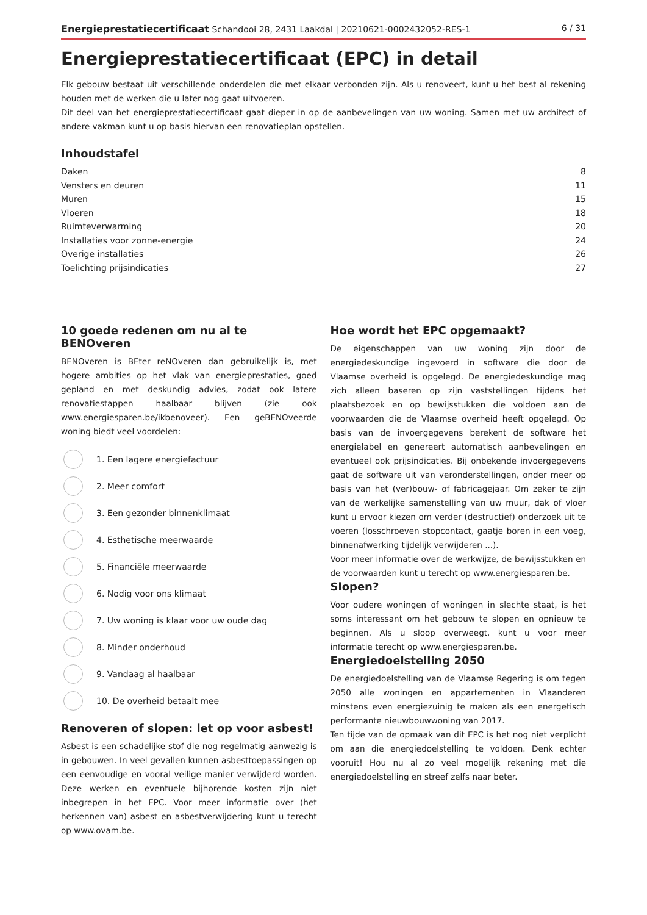Energieprestatiecertificaat Schandooi 28, 2431 Laakdal | 20210621-0002432052-RES-1 6 / 31
Energieprestatiecertificaat (EPC) in detail
Elk gebouw bestaat uit verschillende onderdelen die met elkaar verbonden zijn. Als u renoveert, kunt u het best al rekening houden met de werken die u later nog gaat uitvoeren.
Dit deel van het energieprestatiecertificaat gaat dieper in op de aanbevelingen van uw woning. Samen met uw architect of andere vakman kunt u op basis hiervan een renovatieplan opstellen.
Inhoudstafel
Daken 8
Vensters en deuren 11
Muren 15
Vloeren 18
Ruimteverwarming 20
Installaties voor zonne-energie 24
Overige installaties 26
Toelichting prijsindicaties 27
10 goede redenen om nu al te BENOveren
BENOveren is BEter reNOveren dan gebruikelijk is, met hogere ambities op het vlak van energieprestaties, goed gepland en met deskundig advies, zodat ook latere renovatiestappen haalbaar blijven (zie ook www.energiesparen.be/ikbenoveer). Een geBENOveerde woning biedt veel voordelen:
1. Een lagere energiefactuur
2. Meer comfort
3. Een gezonder binnenklimaat
4. Esthetische meerwaarde
5. Financiële meerwaarde
6. Nodig voor ons klimaat
7. Uw woning is klaar voor uw oude dag
8. Minder onderhoud
9. Vandaag al haalbaar
10. De overheid betaalt mee
Renoveren of slopen: let op voor asbest!
Asbest is een schadelijke stof die nog regelmatig aanwezig is in gebouwen. In veel gevallen kunnen asbesttoepassingen op een eenvoudige en vooral veilige manier verwijderd worden. Deze werken en eventuele bijhorende kosten zijn niet inbegrepen in het EPC. Voor meer informatie over (het herkennen van) asbest en asbestverwijdering kunt u terecht op www.ovam.be.
Hoe wordt het EPC opgemaakt?
De eigenschappen van uw woning zijn door de energiedeskundige ingevoerd in software die door de Vlaamse overheid is opgelegd. De energiedeskundige mag zich alleen baseren op zijn vaststellingen tijdens het plaatsbezoek en op bewijsstukken die voldoen aan de voorwaarden die de Vlaamse overheid heeft opgelegd. Op basis van de invoergegevens berekent de software het energielabel en genereert automatisch aanbevelingen en eventueel ook prijsindicaties. Bij onbekende invoergegevens gaat de software uit van veronderstellingen, onder meer op basis van het (ver)bouw- of fabricagejaar. Om zeker te zijn van de werkelijke samenstelling van uw muur, dak of vloer kunt u ervoor kiezen om verder (destructief) onderzoek uit te voeren (losschroeven stopcontact, gaatje boren in een voeg, binnenafwerking tijdelijk verwijderen ...).
Voor meer informatie over de werkwijze, de bewijsstukken en de voorwaarden kunt u terecht op www.energiesparen.be.
Slopen?
Voor oudere woningen of woningen in slechte staat, is het soms interessant om het gebouw te slopen en opnieuw te beginnen. Als u sloop overweegt, kunt u voor meer informatie terecht op www.energiesparen.be.
Energiedoelstelling 2050
De energiedoelstelling van de Vlaamse Regering is om tegen 2050 alle woningen en appartementen in Vlaanderen minstens even energiezuinig te maken als een energetisch performante nieuwbouwwoning van 2017.
Ten tijde van de opmaak van dit EPC is het nog niet verplicht om aan die energiedoelstelling te voldoen. Denk echter vooruit! Hou nu al zo veel mogelijk rekening met die energiedoelstelling en streef zelfs naar beter.